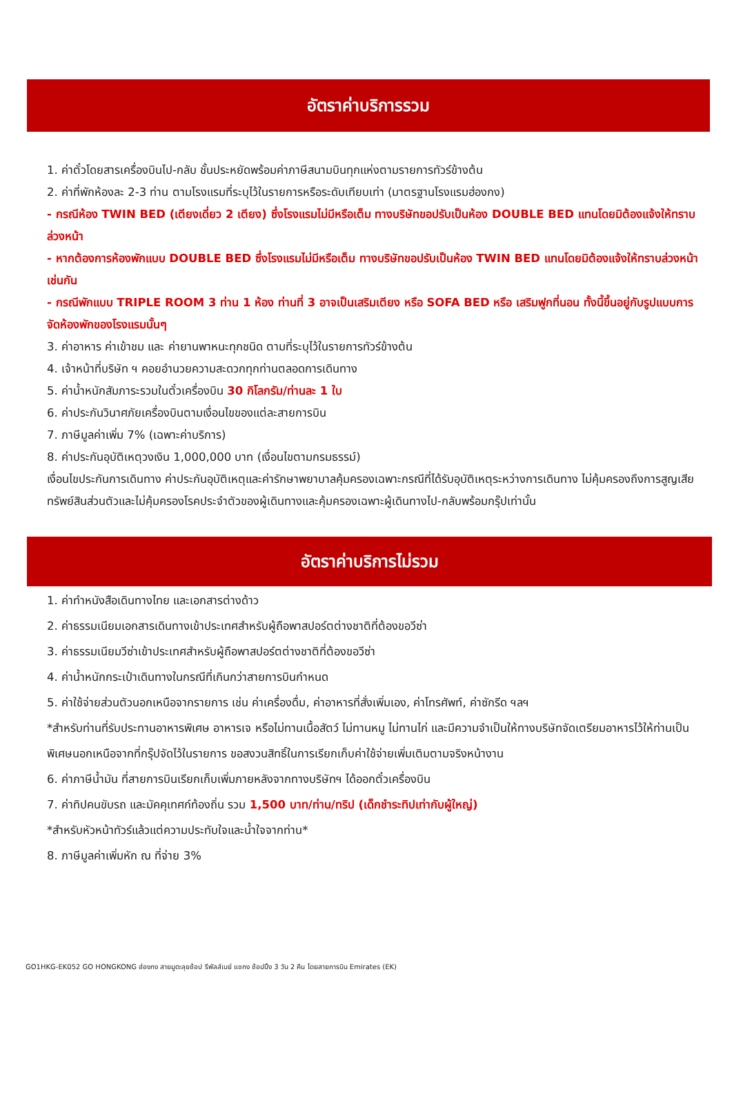อัตราค่าบริการรวม
1. ค่าตั๋วโดยสารเครื่องบินไป-กลับ ชั้นประหยัดพร้อมค่าภาษีสนามบินทุกแห่งตามรายการทัวร์ข้างต้น
2. ค่าที่พักห้องละ 2-3 ท่าน ตามโรงแรมที่ระบุไว้ในรายการหรือระดับเทียบเท่า (มาตรฐานโรงแรมฮ่องกง)
- กรณีห้อง TWIN BED (เตียงเดี่ยว 2 เตียง) ซึ่งโรงแรมไม่มีหรือเต็ม ทางบริษัทขอปรับเป็นห้อง DOUBLE BED แทนโดยมิต้องแจ้งให้ทราบล่วงหน้า
- หากต้องการห้องพักแบบ DOUBLE BED ซึ่งโรงแรมไม่มีหรือเต็ม ทางบริษัทขอปรับเป็นห้อง TWIN BED แทนโดยมิต้องแจ้งให้ทราบล่วงหน้า เช่นกัน
- กรณีพักแบบ TRIPLE ROOM 3 ท่าน 1 ห้อง ท่านที่ 3 อาจเป็นเสริมเตียง หรือ SOFA BED หรือ เสริมฟูกที่นอน ทั้งนี้ขึ้นอยู่กับรูปแบบการจัดห้องพักของโรงแรมนั้นๆ
3. ค่าอาหาร ค่าเข้าชม และ ค่ายานพาหนะทุกชนิด ตามที่ระบุไว้ในรายการทัวร์ข้างต้น
4. เจ้าหน้าที่บริษัท ฯ คอยอำนวยความสะดวกทุกท่านตลอดการเดินทาง
5. ค่าน้ำหนักสัมภาระรวมในตั๋วเครื่องบิน 30 กิโลกรัม/ท่านละ 1 ใบ
6. ค่าประกันวินาศภัยเครื่องบินตามเงื่อนไขของแต่ละสายการบิน
7. ภาษีมูลค่าเพิ่ม 7% (เฉพาะค่าบริการ)
8. ค่าประกันอุบัติเหตุวงเงิน 1,000,000 บาท (เงื่อนไขตามกรมธรรม์)
เงื่อนไขประกันการเดินทาง ค่าประกันอุบัติเหตุและค่ารักษาพยาบาลคุ้มครองเฉพาะกรณีที่ได้รับอุบัติเหตุระหว่างการเดินทาง ไม่คุ้มครองถึงการสูญเสียทรัพย์สินส่วนตัวและไม่คุ้มครองโรคประจำตัวของผู้เดินทางและคุ้มครองเฉพาะผู้เดินทางไป-กลับพร้อมกรุ๊ปเท่านั้น
อัตราค่าบริการไม่รวม
1. ค่าทำหนังสือเดินทางไทย และเอกสารต่างด้าว
2. ค่าธรรมเนียมเอกสารเดินทางเข้าประเทศสำหรับผู้ถือพาสปอร์ตต่างชาติที่ต้องขอวีซ่า
3. ค่าธรรมเนียมวีซ่าเข้าประเทศสำหรับผู้ถือพาสปอร์ตต่างชาติที่ต้องขอวีซ่า
4. ค่าน้ำหนักกระเป๋าเดินทางในกรณีที่เกินกว่าสายการบินกำหนด
5. ค่าใช้จ่ายส่วนตัวนอกเหนือจากรายการ เช่น ค่าเครื่องดื่ม, ค่าอาหารที่สั่งเพิ่มเอง, ค่าโทรศัพท์, ค่าซักรีด ฯลฯ
*สำหรับท่านที่รับประทานอาหารพิเศษ อาหารเจ หรือไม่ทานเนื้อสัตว์ ไม่ทานหมู ไม่ทานไก่ และมีความจำเป็นให้ทางบริษัทจัดเตรียมอาหารไว้ให้ท่านเป็นพิเศษนอกเหนือจากที่กรุ๊ปจัดไว้ในรายการ ขอสงวนสิทธิ์ในการเรียกเก็บค่าใช้จ่ายเพิ่มเติมตามจริงหน้างาน
6. ค่าภาษีน้ำมัน ที่สายการบินเรียกเก็บเพิ่มภายหลังจากทางบริษัทฯ ได้ออกตั๋วเครื่องบิน
7. ค่าทิปคนขับรถ และมัคคุเทศก์ท้องถิ่น รวม 1,500 บาท/ท่าน/ทริป (เด็กชำระทิปเท่ากับผู้ใหญ่)
*สำหรับหัวหน้าทัวร์แล้วแต่ความประทับใจและน้ำใจจากท่าน*
8. ภาษีมูลค่าเพิ่มหัก ณ ที่จ่าย 3%
GO1HKG-EK052 GO HONGKONG ฮ่องกง สายมูตะลุยช้อป รีพัลส์เบย์ แชกง ช้อปปิ้ง 3 วัน 2 คืน โดยสายการบิน Emirates (EK)